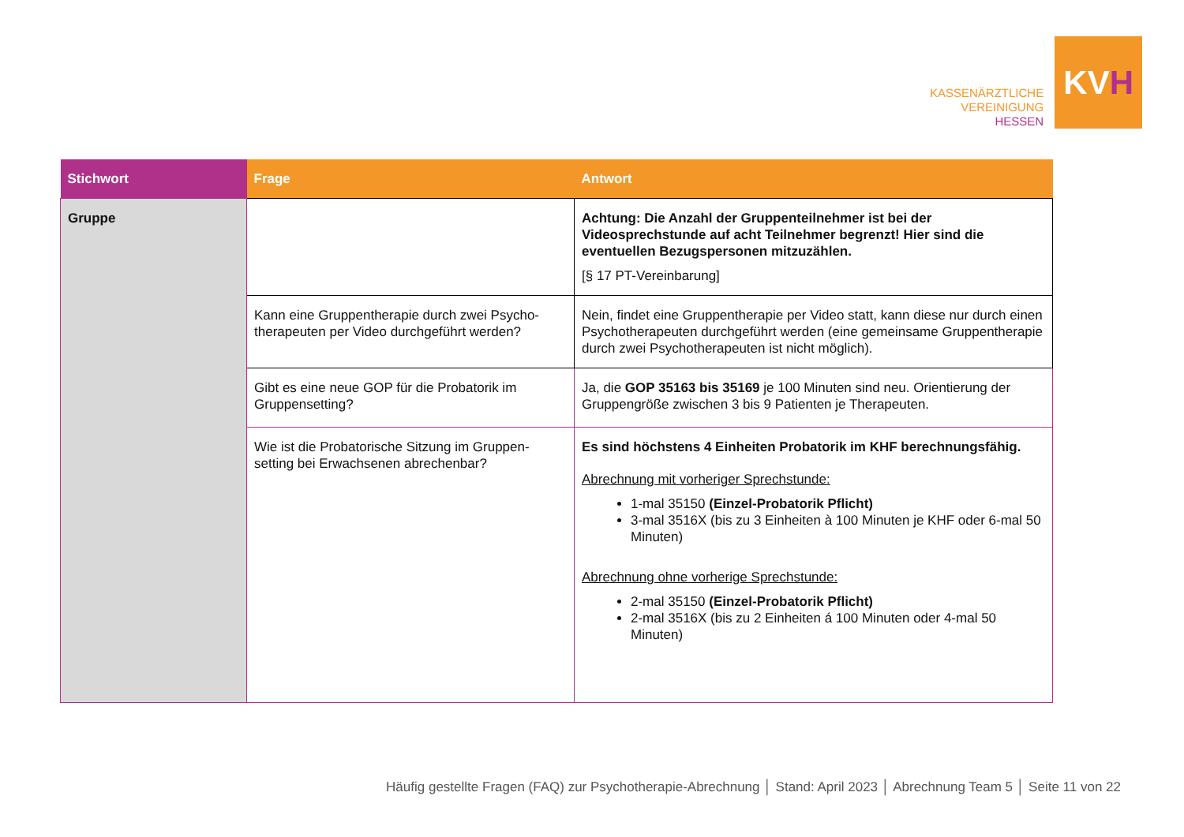KASSENÄRZTLICHE
VEREINIGUNG
HESSEN
KV H
| Stichwort | Frage | Antwort |
| --- | --- | --- |
| Gruppe | | Achtung: Die Anzahl der Gruppenteilnehmer ist bei der Videosprechstunde auf acht Teilnehmer begrenzt! Hier sind die eventuellen Bezugspersonen mitzuzählen. [§ 17 PT-Vereinbarung] |
| | Kann eine Gruppentherapie durch zwei Psycho-therapeuten per Video durchgeführt werden? | Nein, findet eine Gruppentherapie per Video statt, kann diese nur durch einen Psychotherapeuten durchgeführt werden (eine gemeinsame Gruppentherapie durch zwei Psychotherapeuten ist nicht möglich). |
| | Gibt es eine neue GOP für die Probatorik im Gruppensetting? | Ja, die GOP 35163 bis 35169 je 100 Minuten sind neu. Orientierung der Gruppengröße zwischen 3 bis 9 Patienten je Therapeuten. |
| | Wie ist die Probatorische Sitzung im Gruppen-setting bei Erwachsenen abrechenbar? | Es sind höchstens 4 Einheiten Probatorik im KHF berechnungsfähig. Abrechnung mit vorheriger Sprechstunde: 1-mal 35150 (Einzel-Probatorik Pflicht) 3-mal 3516X (bis zu 3 Einheiten à 100 Minuten je KHF oder 6-mal 50 Minuten) Abrechnung ohne vorherige Sprechstunde: 2-mal 35150 (Einzel-Probatorik Pflicht) 2-mal 3516X (bis zu 2 Einheiten á 100 Minuten oder 4-mal 50 Minuten) |
Häufig gestellte Fragen (FAQ) zur Psychotherapie-Abrechnung │ Stand: April 2023 │ Abrechnung Team 5 │ Seite 11 von 22